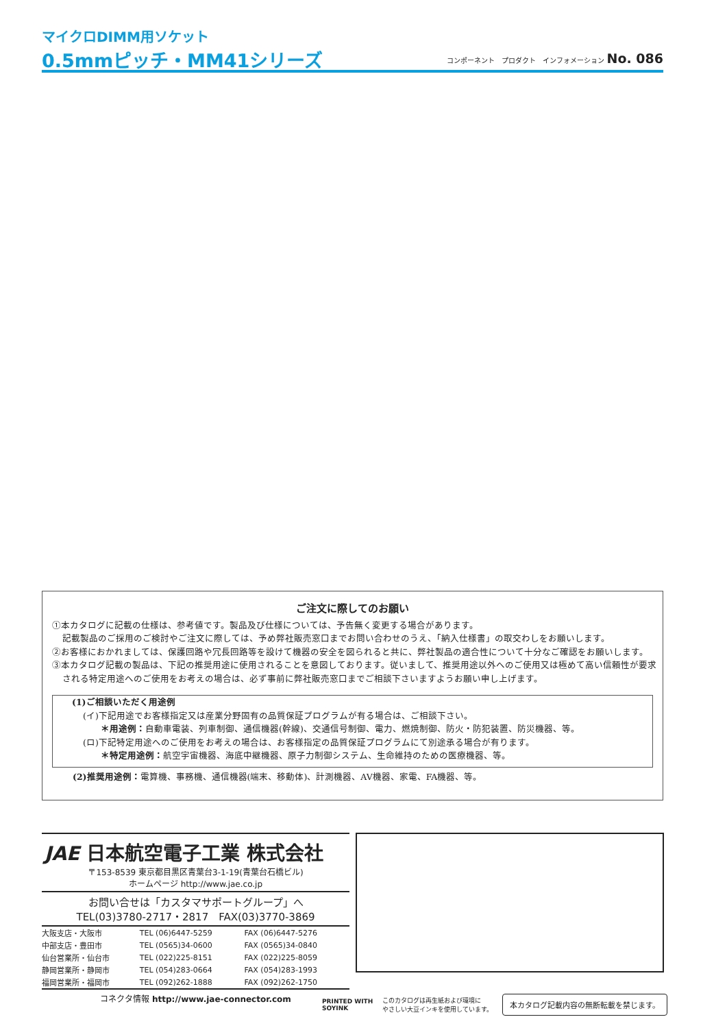マイクロDIMM用ソケット
0.5mmピッチ・MM41シリーズ
コンポーネント　プロダクト　インフォメーション No. 086
ご注文に際してのお願い
①本カタログに記載の仕様は、参考値です。製品及び仕様については、予告無く変更する場合があります。
記載製品のご採用のご検討やご注文に際しては、予め弊社販売窓口までお問い合わせのうえ、「納入仕様書」の取交わしをお願いします。
②お客様におかれましては、保護回路や冗長回路等を設けて機器の安全を図られると共に、弊社製品の適合性について十分なご確認をお願いします。
③本カタログ記載の製品は、下記の推奨用途に使用されることを意図しております。従いまして、推奨用途以外へのご使用又は極めて高い信頼性が要求される特定用途へのご使用をお考えの場合は、必ず事前に弊社販売窓口までご相談下さいますようお願い申し上げます。
(1)ご相談いただく用途例
(イ)下記用途でお客様指定又は産業分野固有の品質保証プログラムが有る場合は、ご相談下さい。
　　＊用途例：自動車電装、列車制御、通信機器(幹線)、交通信号制御、電力、燃焼制御、防火・防犯装置、防災機器、等。
(ロ)下記特定用途へのご使用をお考えの場合は、お客様指定の品質保証プログラムにて別途承る場合が有ります。
　　＊特定用途例：航空宇宙機器、海底中継機器、原子力制御システム、生命維持のための医療機器、等。
(2)推奨用途例：電算機、事務機、通信機器(端末、移動体)、計測機器、AV機器、家電、FA機器、等。
JAE 日本航空電子工業 株式会社
〒153-8539 東京都目黒区青葉台3-1-19(青葉台石橋ビル)
ホームページ http://www.jae.co.jp
お問い合せは「カスタマサポートグループ」へ
TEL(03)3780-2717・2817　FAX(03)3770-3869
| 大阪支店・大阪市 | TEL (06)6447-5259 | FAX (06)6447-5276 |
| 中部支店・豊田市 | TEL (0565)34-0600 | FAX (0565)34-0840 |
| 仙台営業所・仙台市 | TEL (022)225-8151 | FAX (022)225-8059 |
| 静岡営業所・静岡市 | TEL (054)283-0664 | FAX (054)283-1993 |
| 福岡営業所・福岡市 | TEL (092)262-1888 | FAX (092)262-1750 |
コネクタ情報 http://www.jae-connector.com
PRINTED WITH
SOYINK このカタログは再生紙および環境に
やさしい大豆インキを使用しています。 本カタログ記載内容の無断転載を禁じます。